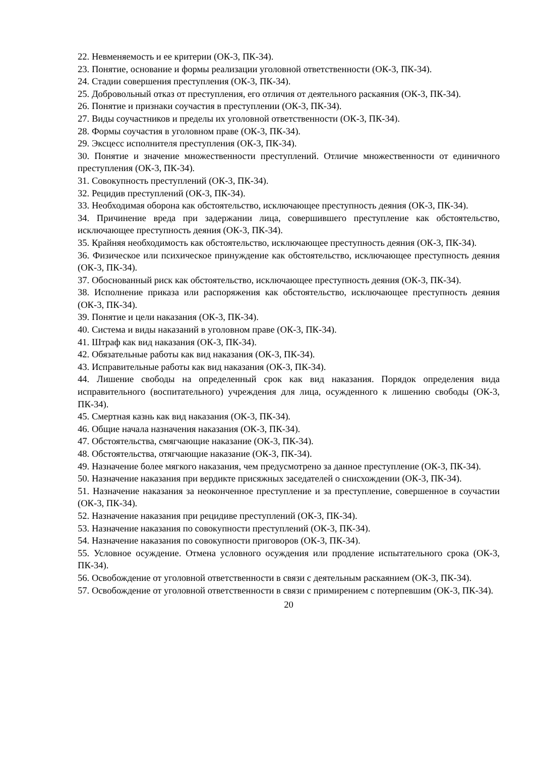22. Невменяемость и ее критерии (ОК-3, ПК-34).
23. Понятие, основание и формы реализации уголовной ответственности (ОК-3, ПК-34).
24. Стадии совершения преступления (ОК-3, ПК-34).
25. Добровольный отказ от преступления, его отличия от деятельного раскаяния (ОК-3, ПК-34).
26. Понятие и признаки соучастия в преступлении (ОК-3, ПК-34).
27. Виды соучастников и пределы их уголовной ответственности (ОК-3, ПК-34).
28. Формы соучастия в уголовном праве (ОК-3, ПК-34).
29. Эксцесс исполнителя преступления (ОК-3, ПК-34).
30. Понятие и значение множественности преступлений. Отличие множественности от единичного преступления (ОК-3, ПК-34).
31. Совокупность преступлений (ОК-3, ПК-34).
32. Рецидив преступлений (ОК-3, ПК-34).
33. Необходимая оборона как обстоятельство, исключающее преступность деяния (ОК-3, ПК-34).
34. Причинение вреда при задержании лица, совершившего преступление как обстоятельство, исключающее преступность деяния (ОК-3, ПК-34).
35. Крайняя необходимость как обстоятельство, исключающее преступность деяния (ОК-3, ПК-34).
36. Физическое или психическое принуждение как обстоятельство, исключающее преступность деяния (ОК-3, ПК-34).
37. Обоснованный риск как обстоятельство, исключающее преступность деяния (ОК-3, ПК-34).
38. Исполнение приказа или распоряжения как обстоятельство, исключающее преступность деяния (ОК-3, ПК-34).
39. Понятие и цели наказания (ОК-3, ПК-34).
40. Система и виды наказаний в уголовном праве (ОК-3, ПК-34).
41. Штраф как вид наказания (ОК-3, ПК-34).
42. Обязательные работы как вид наказания (ОК-3, ПК-34).
43. Исправительные работы как вид наказания (ОК-3, ПК-34).
44. Лишение свободы на определенный срок как вид наказания. Порядок определения вида исправительного (воспитательного) учреждения для лица, осужденного к лишению свободы (ОК-3, ПК-34).
45. Смертная казнь как вид наказания (ОК-3, ПК-34).
46. Общие начала назначения наказания (ОК-3, ПК-34).
47. Обстоятельства, смягчающие наказание (ОК-3, ПК-34).
48. Обстоятельства, отягчающие наказание (ОК-3, ПК-34).
49. Назначение более мягкого наказания, чем предусмотрено за данное преступление (ОК-3, ПК-34).
50. Назначение наказания при вердикте присяжных заседателей о снисхождении (ОК-3, ПК-34).
51. Назначение наказания за неоконченное преступление и за преступление, совершенное в соучастии (ОК-3, ПК-34).
52. Назначение наказания при рецидиве преступлений (ОК-3, ПК-34).
53. Назначение наказания по совокупности преступлений (ОК-3, ПК-34).
54. Назначение наказания по совокупности приговоров (ОК-3, ПК-34).
55. Условное осуждение. Отмена условного осуждения или продление испытательного срока (ОК-3, ПК-34).
56. Освобождение от уголовной ответственности в связи с деятельным раскаянием (ОК-3, ПК-34).
57. Освобождение от уголовной ответственности в связи с примирением с потерпевшим (ОК-3, ПК-34).
20